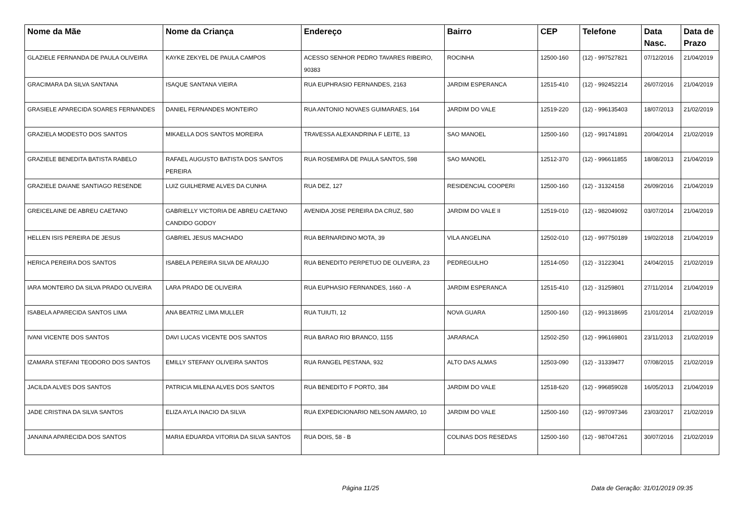| Nome da Mãe | Nome da Criança | Endereço | Bairro | CEP | Telefone | Data Nasc. | Data de Prazo |
| --- | --- | --- | --- | --- | --- | --- | --- |
| GLAZIELE FERNANDA DE PAULA OLIVEIRA | KAYKE ZEKYEL DE PAULA CAMPOS | ACESSO SENHOR PEDRO TAVARES RIBEIRO, 90383 | ROCINHA | 12500-160 | (12) - 997527821 | 07/12/2016 | 21/04/2019 |
| GRACIMARA DA SILVA SANTANA | ISAQUE SANTANA VIEIRA | RUA EUPHRASIO FERNANDES, 2163 | JARDIM ESPERANCA | 12515-410 | (12) - 992452214 | 26/07/2016 | 21/04/2019 |
| GRASIELE APARECIDA SOARES FERNANDES | DANIEL FERNANDES MONTEIRO | RUA ANTONIO NOVAES GUIMARAES, 164 | JARDIM DO VALE | 12519-220 | (12) - 996135403 | 18/07/2013 | 21/02/2019 |
| GRAZIELA MODESTO DOS SANTOS | MIKAELLA DOS SANTOS MOREIRA | TRAVESSA ALEXANDRINA F LEITE, 13 | SAO MANOEL | 12500-160 | (12) - 991741891 | 20/04/2014 | 21/02/2019 |
| GRAZIELE BENEDITA BATISTA RABELO | RAFAEL AUGUSTO BATISTA DOS SANTOS PEREIRA | RUA ROSEMIRA DE PAULA SANTOS, 598 | SAO MANOEL | 12512-370 | (12) - 996611855 | 18/08/2013 | 21/04/2019 |
| GRAZIELE DAIANE SANTIAGO RESENDE | LUIZ GUILHERME ALVES DA CUNHA | RUA DEZ, 127 | RESIDENCIAL COOPERI | 12500-160 | (12) - 31324158 | 26/09/2016 | 21/04/2019 |
| GREICELAINE DE ABREU CAETANO | GABRIELLY VICTORIA DE ABREU CAETANO CANDIDO GODOY | AVENIDA JOSE PEREIRA DA CRUZ, 580 | JARDIM DO VALE II | 12519-010 | (12) - 982049092 | 03/07/2014 | 21/04/2019 |
| HELLEN ISIS PEREIRA DE JESUS | GABRIEL JESUS MACHADO | RUA BERNARDINO MOTA, 39 | VILA ANGELINA | 12502-010 | (12) - 997750189 | 19/02/2018 | 21/04/2019 |
| HERICA PEREIRA DOS SANTOS | ISABELA PEREIRA SILVA DE ARAUJO | RUA BENEDITO PERPETUO DE OLIVEIRA, 23 | PEDREGULHO | 12514-050 | (12) - 31223041 | 24/04/2015 | 21/02/2019 |
| IARA MONTEIRO DA SILVA PRADO OLIVEIRA | LARA PRADO DE OLIVEIRA | RUA EUPHASIO FERNANDES, 1660 - A | JARDIM ESPERANCA | 12515-410 | (12) - 31259801 | 27/11/2014 | 21/04/2019 |
| ISABELA APARECIDA SANTOS LIMA | ANA BEATRIZ LIMA MULLER | RUA TUIUTI, 12 | NOVA GUARA | 12500-160 | (12) - 991318695 | 21/01/2014 | 21/02/2019 |
| IVANI VICENTE DOS SANTOS | DAVI LUCAS VICENTE DOS SANTOS | RUA BARAO RIO BRANCO, 1155 | JARARACA | 12502-250 | (12) - 996169801 | 23/11/2013 | 21/02/2019 |
| IZAMARA STEFANI TEODORO DOS SANTOS | EMILLY STEFANY OLIVEIRA SANTOS | RUA RANGEL PESTANA, 932 | ALTO DAS ALMAS | 12503-090 | (12) - 31339477 | 07/08/2015 | 21/02/2019 |
| JACILDA ALVES DOS SANTOS | PATRICIA MILENA ALVES DOS SANTOS | RUA BENEDITO F PORTO, 384 | JARDIM DO VALE | 12518-620 | (12) - 996859028 | 16/05/2013 | 21/04/2019 |
| JADE CRISTINA DA SILVA SANTOS | ELIZA AYLA INACIO DA SILVA | RUA EXPEDICIONARIO NELSON AMARO, 10 | JARDIM DO VALE | 12500-160 | (12) - 997097346 | 23/03/2017 | 21/02/2019 |
| JANAINA APARECIDA DOS SANTOS | MARIA EDUARDA VITORIA DA SILVA SANTOS | RUA DOIS, 58 - B | COLINAS DOS RESEDAS | 12500-160 | (12) - 987047261 | 30/07/2016 | 21/02/2019 |
Página 11/25 Data de Geração: 31/01/2019 09:35